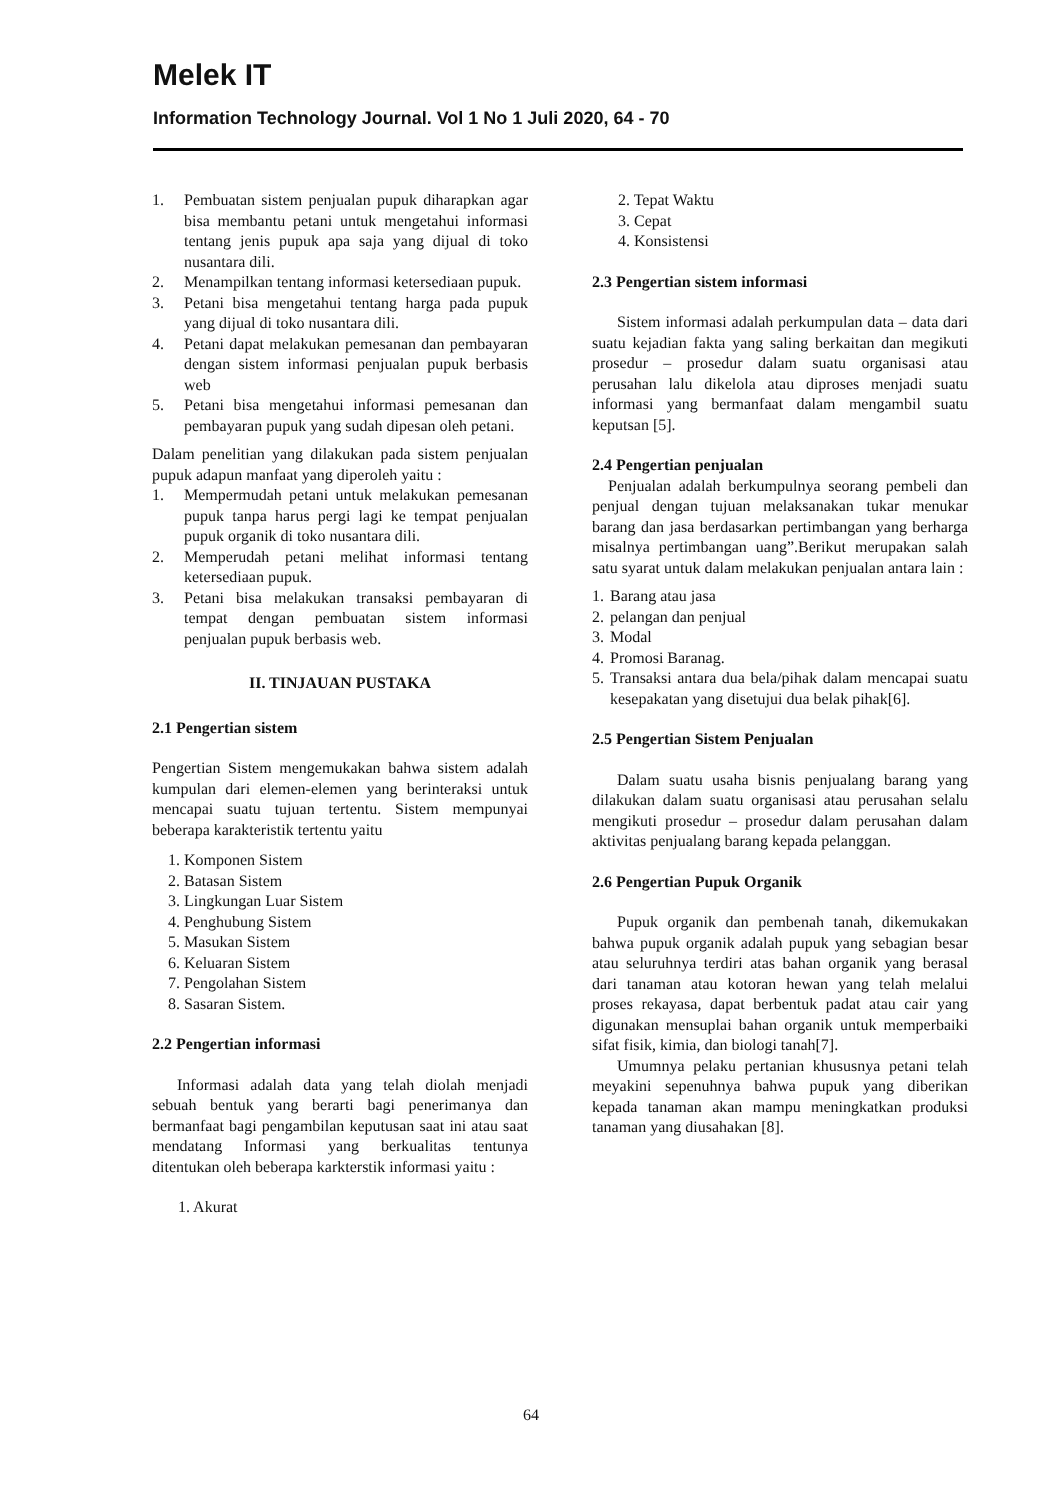Melek IT
Information Technology Journal. Vol 1 No 1 Juli 2020, 64 - 70
1. Pembuatan sistem penjualan pupuk diharapkan agar bisa membantu petani untuk mengetahui informasi tentang jenis pupuk apa saja yang dijual di toko nusantara dili.
2. Menampilkan tentang informasi ketersediaan pupuk.
3. Petani bisa mengetahui tentang harga pada pupuk yang dijual di toko nusantara dili.
4. Petani dapat melakukan pemesanan dan pembayaran dengan sistem informasi penjualan pupuk berbasis web
5. Petani bisa mengetahui informasi pemesanan dan pembayaran pupuk yang sudah dipesan oleh petani.
Dalam penelitian yang dilakukan pada sistem penjualan pupuk adapun manfaat yang diperoleh yaitu :
1. Mempermudah petani untuk melakukan pemesanan pupuk tanpa harus pergi lagi ke tempat penjualan pupuk organik di toko nusantara dili.
2. Memperudah petani melihat informasi tentang ketersediaan pupuk.
3. Petani bisa melakukan transaksi pembayaran di tempat dengan pembuatan sistem informasi penjualan pupuk berbasis web.
II. TINJAUAN PUSTAKA
2.1 Pengertian sistem
Pengertian Sistem mengemukakan bahwa sistem adalah kumpulan dari elemen-elemen yang berinteraksi untuk mencapai suatu tujuan tertentu. Sistem mempunyai beberapa karakteristik tertentu yaitu
1. Komponen Sistem
2. Batasan Sistem
3. Lingkungan Luar Sistem
4. Penghubung Sistem
5. Masukan Sistem
6. Keluaran Sistem
7. Pengolahan Sistem
8. Sasaran Sistem.
2.2 Pengertian informasi
Informasi adalah data yang telah diolah menjadi sebuah bentuk yang berarti bagi penerimanya dan bermanfaat bagi pengambilan keputusan saat ini atau saat mendatang Informasi yang berkualitas tentunya ditentukan oleh beberapa karkterstik informasi yaitu :
1. Akurat
2. Tepat Waktu
3. Cepat
4. Konsistensi
2.3 Pengertian sistem informasi
Sistem informasi adalah perkumpulan data – data dari suatu kejadian fakta yang saling berkaitan dan megikuti prosedur – prosedur dalam suatu organisasi atau perusahan lalu dikelola atau diproses menjadi suatu informasi yang bermanfaat dalam mengambil suatu keputsan [5].
2.4 Pengertian penjualan
Penjualan adalah berkumpulnya seorang pembeli dan penjual dengan tujuan melaksanakan tukar menukar barang dan jasa berdasarkan pertimbangan yang berharga misalnya pertimbangan uang”.Berikut merupakan salah satu syarat untuk dalam melakukan penjualan antara lain :
1. Barang atau jasa
2. pelangan dan penjual
3. Modal
4. Promosi Baranag.
5. Transaksi antara dua bela/pihak dalam mencapai suatu kesepakatan yang disetujui dua belak pihak[6].
2.5 Pengertian Sistem Penjualan
Dalam suatu usaha bisnis penjualang barang yang dilakukan dalam suatu organisasi atau perusahan selalu mengikuti prosedur – prosedur dalam perusahan dalam aktivitas penjualang barang kepada pelanggan.
2.6 Pengertian Pupuk Organik
Pupuk organik dan pembenah tanah, dikemukakan bahwa pupuk organik adalah pupuk yang sebagian besar atau seluruhnya terdiri atas bahan organik yang berasal dari tanaman atau kotoran hewan yang telah melalui proses rekayasa, dapat berbentuk padat atau cair yang digunakan mensuplai bahan organik untuk memperbaiki sifat fisik, kimia, dan biologi tanah[7].
Umumnya pelaku pertanian khususnya petani telah meyakini sepenuhnya bahwa pupuk yang diberikan kepada tanaman akan mampu meningkatkan produksi tanaman yang diusahakan [8].
64